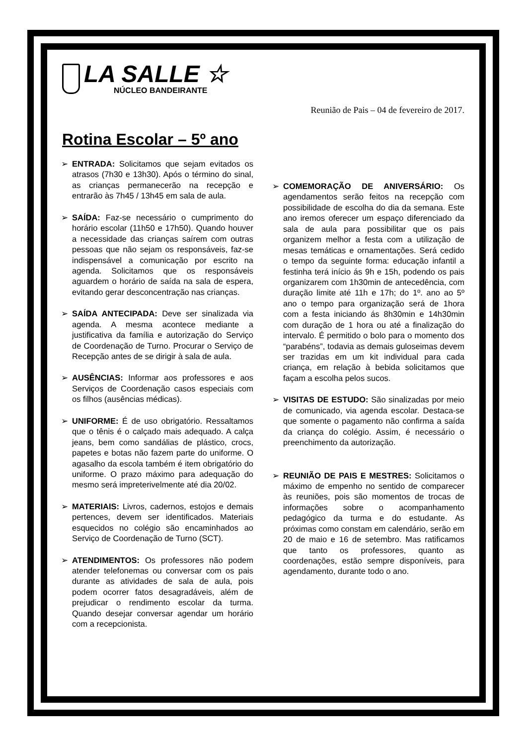LA SALLE ☆
NÚCLEO BANDEIRANTE
Reunião de Pais – 04 de fevereiro de 2017.
Rotina Escolar – 5º ano
➢ ENTRADA: Solicitamos que sejam evitados os atrasos (7h30 e 13h30). Após o término do sinal, as crianças permanecerão na recepção e entrarão às 7h45 / 13h45 em sala de aula.
➢ SAÍDA: Faz-se necessário o cumprimento do horário escolar (11h50 e 17h50). Quando houver a necessidade das crianças saírem com outras pessoas que não sejam os responsáveis, faz-se indispensável a comunicação por escrito na agenda. Solicitamos que os responsáveis aguardem o horário de saída na sala de espera, evitando gerar desconcentração nas crianças.
➢ SAÍDA ANTECIPADA: Deve ser sinalizada via agenda. A mesma acontece mediante a justificativa da família e autorização do Serviço de Coordenação de Turno. Procurar o Serviço de Recepção antes de se dirigir à sala de aula.
➢ AUSÊNCIAS: Informar aos professores e aos Serviços de Coordenação casos especiais com os filhos (ausências médicas).
➢ UNIFORME: É de uso obrigatório. Ressaltamos que o tênis é o calçado mais adequado. A calça jeans, bem como sandálias de plástico, crocs, papetes e botas não fazem parte do uniforme. O agasalho da escola também é item obrigatório do uniforme. O prazo máximo para adequação do mesmo será impreterivelmente até dia 20/02.
➢ MATERIAIS: Livros, cadernos, estojos e demais pertences, devem ser identificados. Materiais esquecidos no colégio são encaminhados ao Serviço de Coordenação de Turno (SCT).
➢ ATENDIMENTOS: Os professores não podem atender telefonemas ou conversar com os pais durante as atividades de sala de aula, pois podem ocorrer fatos desagradáveis, além de prejudicar o rendimento escolar da turma. Quando desejar conversar agendar um horário com a recepcionista.
➢ COMEMORAÇÃO DE ANIVERSÁRIO: Os agendamentos serão feitos na recepção com possibilidade de escolha do dia da semana. Este ano iremos oferecer um espaço diferenciado da sala de aula para possibilitar que os pais organizem melhor a festa com a utilização de mesas temáticas e ornamentações. Será cedido o tempo da seguinte forma: educação infantil a festinha terá início ás 9h e 15h, podendo os pais organizarem com 1h30min de antecedência, com duração limite até 11h e 17h; do 1º. ano ao 5º ano o tempo para organização será de 1hora com a festa iniciando ás 8h30min e 14h30min com duração de 1 hora ou até a finalização do intervalo. É permitido o bolo para o momento dos “parabéns”, todavia as demais guloseimas devem ser trazidas em um kit individual para cada criança, em relação à bebida solicitamos que façam a escolha pelos sucos.
➢ VISITAS DE ESTUDO: São sinalizadas por meio de comunicado, via agenda escolar. Destaca-se que somente o pagamento não confirma a saída da criança do colégio. Assim, é necessário o preenchimento da autorização.
➢ REUNIÃO DE PAIS E MESTRES: Solicitamos o máximo de empenho no sentido de comparecer às reuniões, pois são momentos de trocas de informações sobre o acompanhamento pedagógico da turma e do estudante. As próximas como constam em calendário, serão em 20 de maio e 16 de setembro. Mas ratificamos que tanto os professores, quanto as coordenações, estão sempre disponíveis, para agendamento, durante todo o ano.